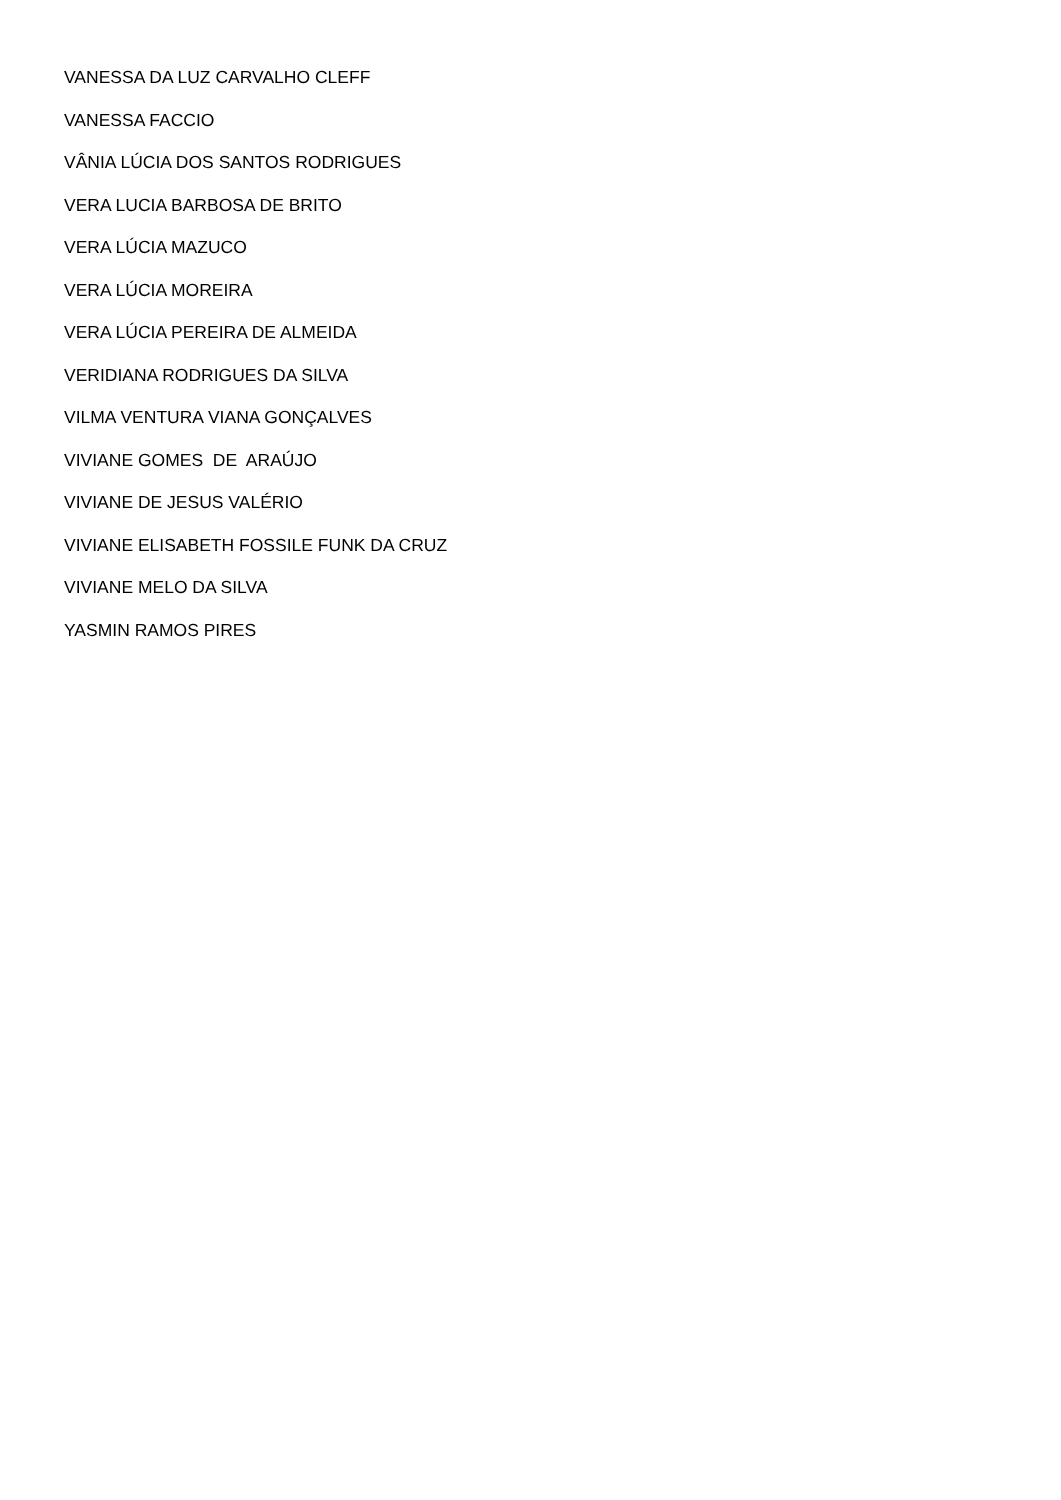VANESSA DA LUZ CARVALHO CLEFF
VANESSA FACCIO
VÂNIA LÚCIA DOS SANTOS RODRIGUES
VERA LUCIA BARBOSA DE BRITO
VERA LÚCIA MAZUCO
VERA LÚCIA MOREIRA
VERA LÚCIA PEREIRA DE ALMEIDA
VERIDIANA RODRIGUES DA SILVA
VILMA VENTURA VIANA GONÇALVES
VIVIANE GOMES DE ARAÚJO
VIVIANE DE JESUS VALÉRIO
VIVIANE ELISABETH FOSSILE FUNK DA CRUZ
VIVIANE MELO DA SILVA
YASMIN RAMOS PIRES